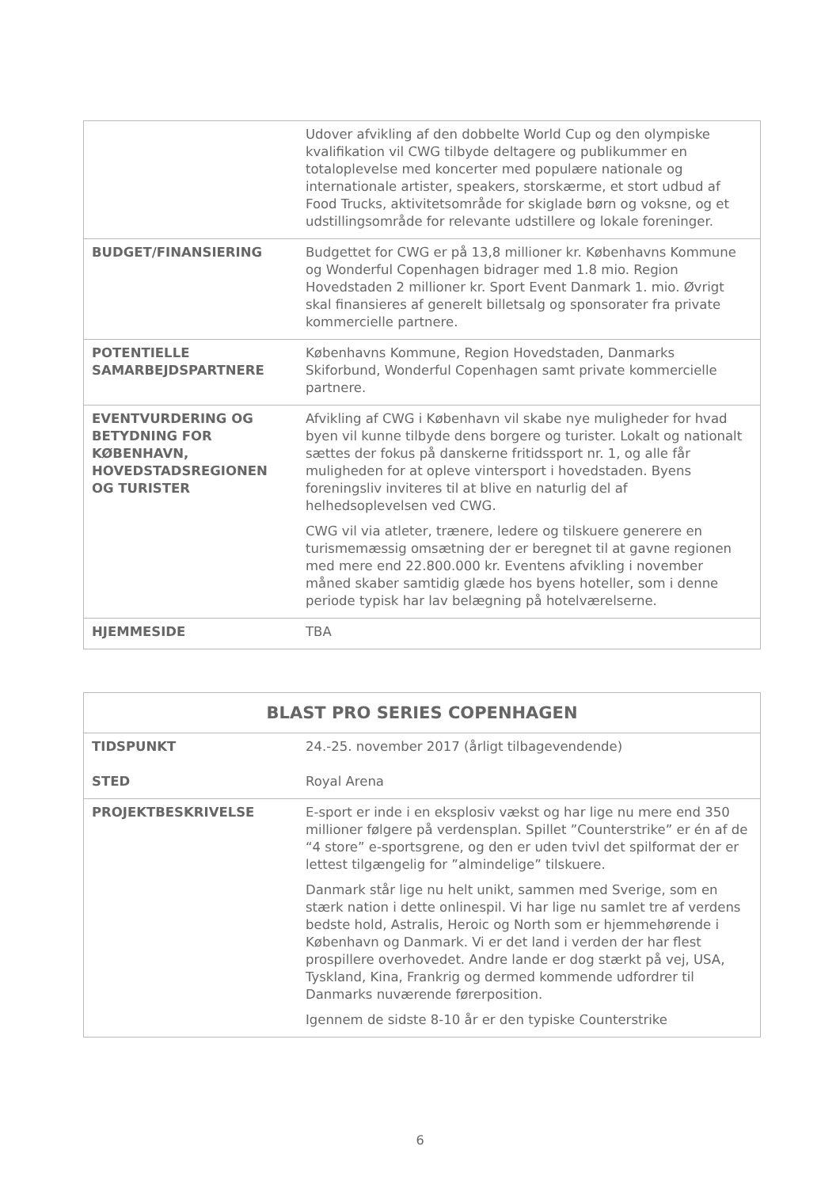| | Udover afvikling af den dobbelte World Cup og den olympiske kvalifikation vil CWG tilbyde deltagere og publikummer en totaloplevelse med koncerter med populære nationale og internationale artister, speakers, storskærme, et stort udbud af Food Trucks, aktivitetsområde for skiglade børn og voksne, og et udstillingsområde for relevante udstillere og lokale foreninger. |
| BUDGET/FINANSIERING | Budgettet for CWG er på 13,8 millioner kr. Københavns Kommune og Wonderful Copenhagen bidrager med 1.8 mio. Region Hovedstaden 2 millioner kr. Sport Event Danmark 1. mio. Øvrigt skal finansieres af generelt billetsalg og sponsorater fra private kommercielle partnere. |
| POTENTIELLE SAMARBEJDSPARTNERE | Københavns Kommune, Region Hovedstaden, Danmarks Skiforbund, Wonderful Copenhagen samt private kommercielle partnere. |
| EVENTVURDERING OG BETYDNING FOR KØBENHAVN, HOVEDSTADSREGIONEN OG TURISTER | Afvikling af CWG i København vil skabe nye muligheder for hvad byen vil kunne tilbyde dens borgere og turister. Lokalt og nationalt sættes der fokus på danskerne fritidssport nr. 1, og alle får muligheden for at opleve vintersport i hovedstaden. Byens foreningsliv inviteres til at blive en naturlig del af helhedsoplevelsen ved CWG. CWG vil via atleter, trænere, ledere og tilskuere generere en turismemæssig omsætning der er beregnet til at gavne regionen med mere end 22.800.000 kr. Eventens afvikling i november måned skaber samtidig glæde hos byens hoteller, som i denne periode typisk har lav belægning på hotelværelserne. |
| HJEMMESIDE | TBA |
| BLAST PRO SERIES COPENHAGEN | |
| --- | --- |
| TIDSPUNKT STED | 24.-25. november 2017 (årligt tilbagevendende) Royal Arena |
| PROJEKTBESKRIVELSE | E-sport er inde i en eksplosiv vækst og har lige nu mere end 350 millioner følgere på verdensplan. Spillet ”Counterstrike” er én af de “4 store” e-sportsgrene, og den er uden tvivl det spilformat der er lettest tilgængelig for ”almindelige” tilskuere. Danmark står lige nu helt unikt, sammen med Sverige, som en stærk nation i dette onlinespil. Vi har lige nu samlet tre af verdens bedste hold, Astralis, Heroic og North som er hjemmehørende i København og Danmark. Vi er det land i verden der har flest prospillere overhovedet. Andre lande er dog stærkt på vej, USA, Tyskland, Kina, Frankrig og dermed kommende udfordrer til Danmarks nuværende førerposition. Igennem de sidste 8-10 år er den typiske Counterstrike |
6